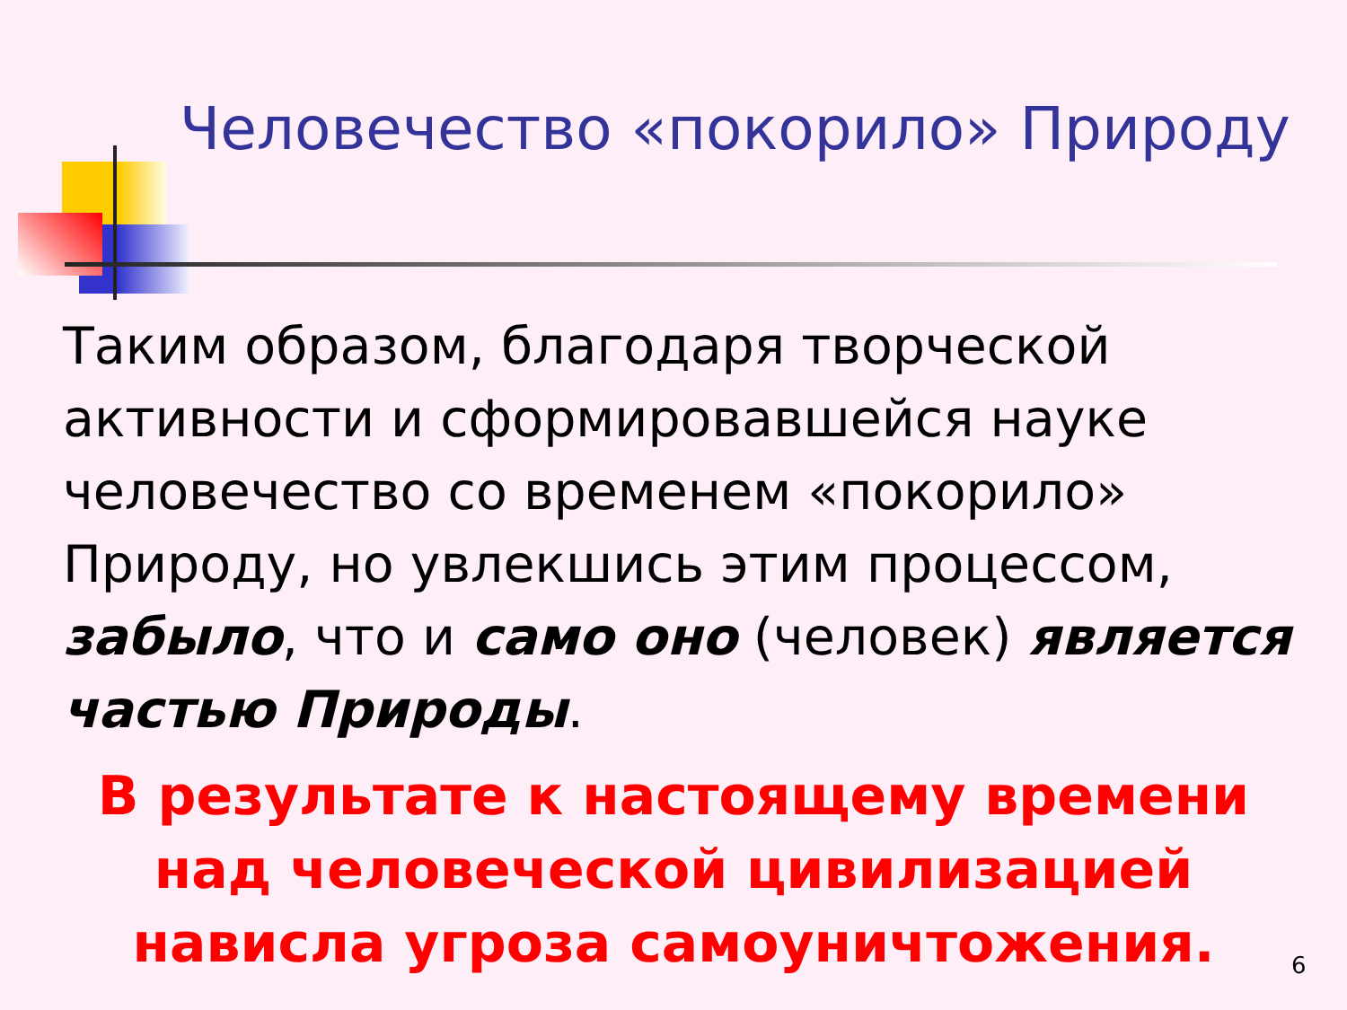Человечество «покорило» Природу
Таким образом, благодаря творческой активности и сформировавшейся науке человечество со временем «покорило» Природу, но увлекшись этим процессом, забыло, что и само оно (человек) является частью Природы.
В результате к настоящему времени над человеческой цивилизацией нависла угроза самоуничтожения.
6